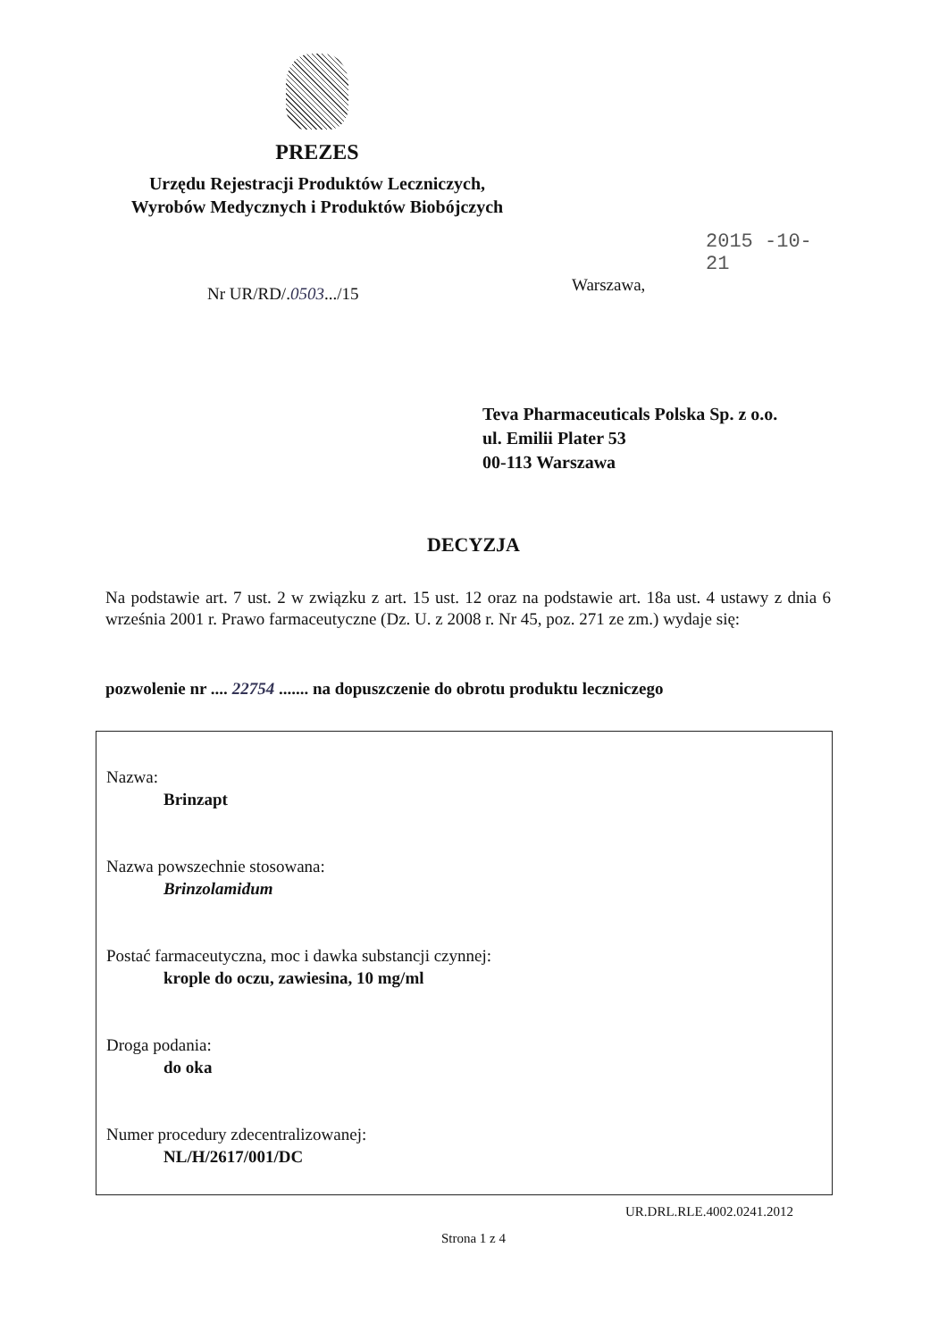PREZES
Urzędu Rejestracji Produktów Leczniczych,
Wyrobów Medycznych i Produktów Biobójczych
2015 -10- 21
Warszawa,
Nr UR/RD/.0503.../15
Teva Pharmaceuticals Polska Sp. z o.o.
ul. Emilii Plater 53
00-113 Warszawa
DECYZJA
Na podstawie art. 7 ust. 2 w związku z art. 15 ust. 12 oraz na podstawie art. 18a ust. 4 ustawy z dnia 6 września 2001 r. Prawo farmaceutyczne (Dz. U. z 2008 r. Nr 45, poz. 271 ze zm.) wydaje się:
pozwolenie nr .... 22754 ....... na dopuszczenie do obrotu produktu leczniczego
Nazwa:
Brinzapt
Nazwa powszechnie stosowana:
Brinzolamidum
Postać farmaceutyczna, moc i dawka substancji czynnej:
krople do oczu, zawiesina, 10 mg/ml
Droga podania:
do oka
Numer procedury zdecentralizowanej:
NL/H/2617/001/DC
UR.DRL.RLE.4002.0241.2012
Strona 1 z 4